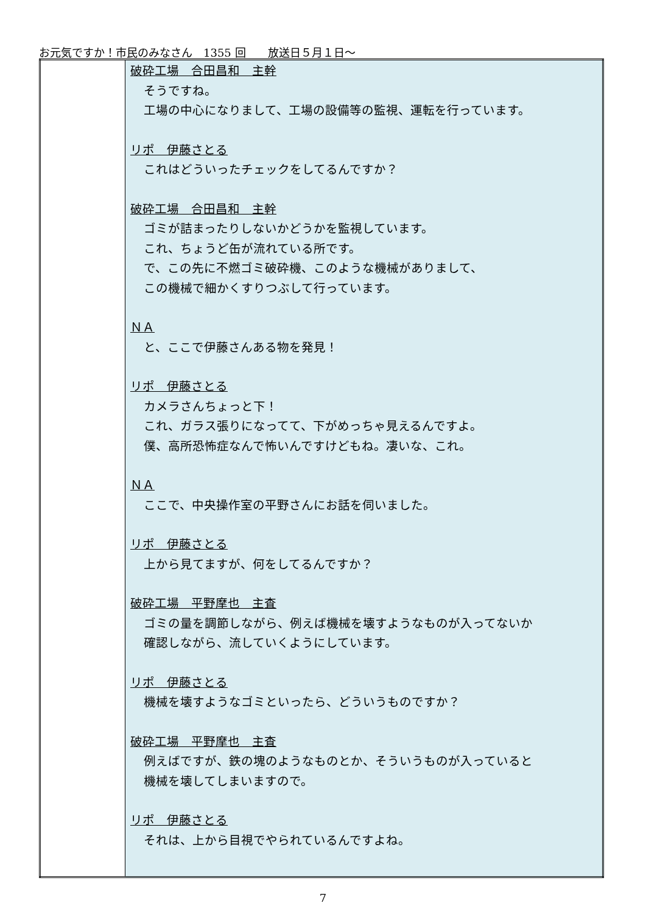お元気ですか！市民のみなさん　1355 回　　放送日５月１日～
| | 破砕工場 合田昌和 主幹 そうですね。 工場の中心になりまして、工場の設備等の監視、運転を行っています。 リポ 伊藤さとる これはどういったチェックをしてるんですか？ 破砕工場 合田昌和 主幹 ゴミが詰まったりしないかどうかを監視しています。 これ、ちょうど缶が流れている所です。 で、この先に不燃ゴミ破砕機、このような機械がありまして、 この機械で細かくすりつぶして行っています。 ＮＡ と、ここで伊藤さんある物を発見！ リポ 伊藤さとる カメラさんちょっと下！ これ、ガラス張りになってて、下がめっちゃ見えるんですよ。 僕、高所恐怖症なんで怖いんですけどもね。凄いな、これ。 ＮＡ ここで、中央操作室の平野さんにお話を伺いました。 リポ 伊藤さとる 上から見てますが、何をしてるんですか？ 破砕工場 平野摩也 主査 ゴミの量を調節しながら、例えば機械を壊すようなものが入ってないか 確認しながら、流していくようにしています。 リポ 伊藤さとる 機械を壊すようなゴミといったら、どういうものですか？ 破砕工場 平野摩也 主査 例えばですが、鉄の塊のようなものとか、そういうものが入っていると 機械を壊してしまいますので。 リポ 伊藤さとる それは、上から目視でやられているんですよね。 |
7